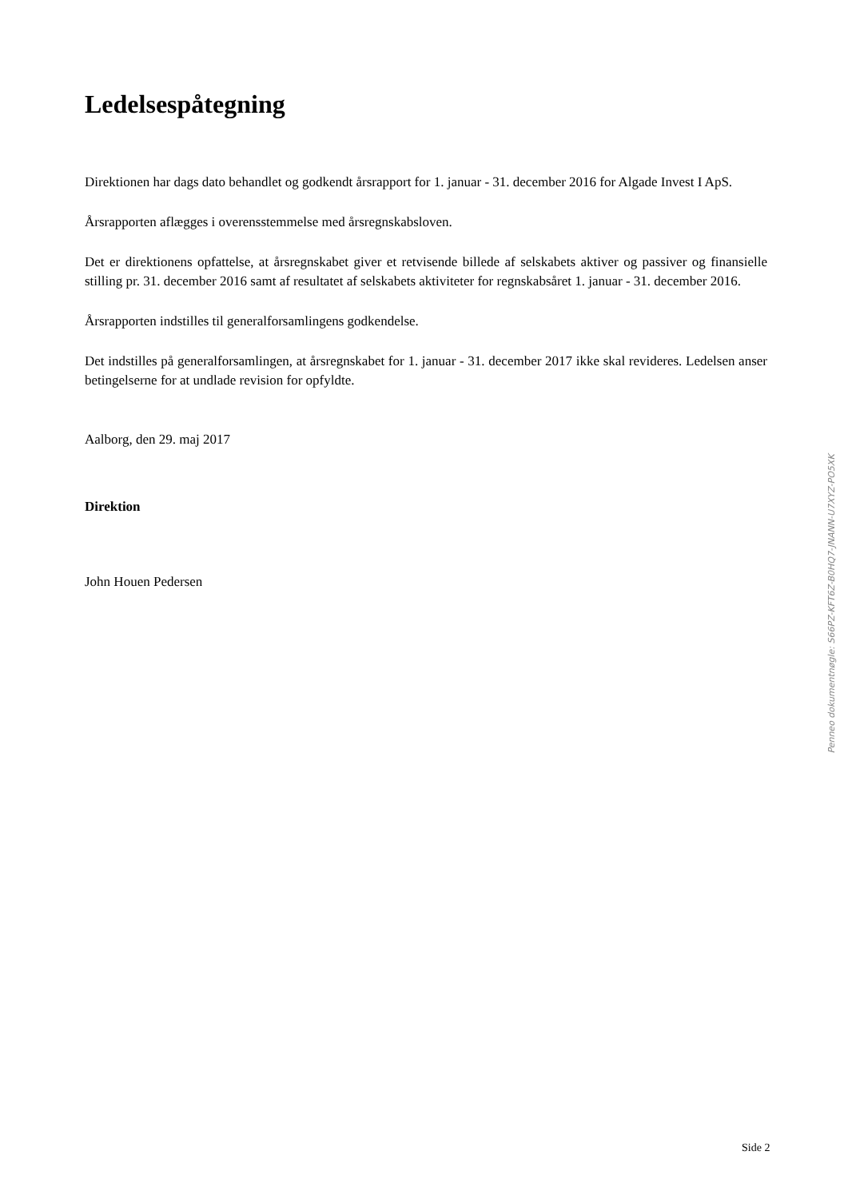Ledelsespåtegning
Direktionen har dags dato behandlet og godkendt årsrapport for 1. januar - 31. december 2016 for Algade Invest I ApS.
Årsrapporten aflægges i overensstemmelse med årsregnskabsloven.
Det er direktionens opfattelse, at årsregnskabet giver et retvisende billede af selskabets aktiver og passiver og finansielle stilling pr. 31. december 2016 samt af resultatet af selskabets aktiviteter for regnskabsåret 1. januar - 31. december 2016.
Årsrapporten indstilles til generalforsamlingens godkendelse.
Det indstilles på generalforsamlingen, at årsregnskabet for 1. januar - 31. december 2017 ikke skal revideres. Ledelsen anser betingelserne for at undlade revision for opfyldte.
Aalborg, den 29. maj 2017
Direktion
John Houen Pedersen
Penneo dokumentnøgle: S66PZ-KFT6Z-B0HQ7-JNANN-U7XYZ-PO5XK
Side 2